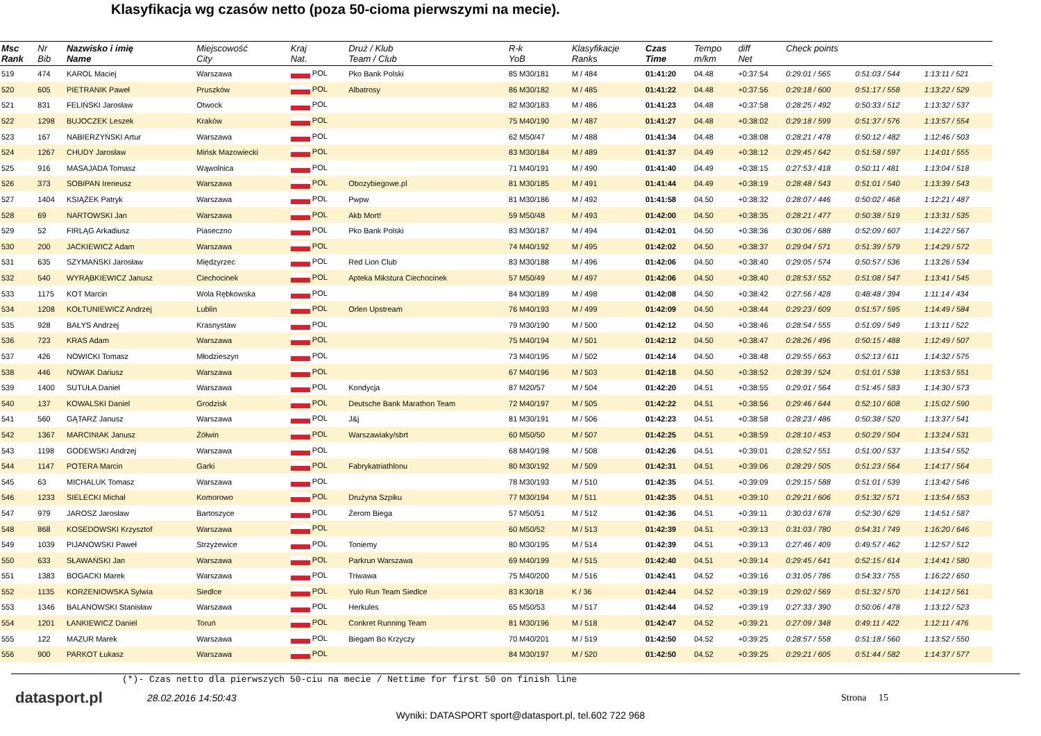Klasyfikacja wg czasów netto (poza 50-cioma pierwszymi na mecie).
| Msc Rank | Nr Bib | Nazwisko i imię Name | Miejscowość City | Kraj Nat. | Druż / Klub Team / Club | R-k YoB | Klasyfikacje Ranks | Czas Time | Tempo m/km | diff Net | Check points | | |
| --- | --- | --- | --- | --- | --- | --- | --- | --- | --- | --- | --- | --- | --- |
| 519 | 474 | KAROL Maciej | Warszawa | POL | Pko Bank Polski | 85 M30/181 | M / 484 | 01:41:20 | 04.48 | +0:37:54 | 0:29:01 / 565 | 0:51:03 / 544 | 1:13:11 / 521 |
| 520 | 605 | PIETRANIK Paweł | Pruszków | POL | Albatrosy | 86 M30/182 | M / 485 | 01:41:22 | 04.48 | +0:37:56 | 0:29:18 / 600 | 0:51:17 / 558 | 1:13:22 / 529 |
| 521 | 831 | FELIŃSKI Jarosław | Otwock | POL | | 82 M30/183 | M / 486 | 01:41:23 | 04.48 | +0:37:58 | 0:28:25 / 492 | 0:50:33 / 512 | 1:13:32 / 537 |
| 522 | 1298 | BUJOCZEK Leszek | Kraków | POL | | 75 M40/190 | M / 487 | 01:41:27 | 04.48 | +0:38:02 | 0:29:18 / 599 | 0:51:37 / 576 | 1:13:57 / 554 |
| 523 | 167 | NABIERZYŃSKI Artur | Warszawa | POL | | 62 M50/47 | M / 488 | 01:41:34 | 04.48 | +0:38:08 | 0:28:21 / 478 | 0:50:12 / 482 | 1:12:46 / 503 |
| 524 | 1267 | CHUDY Jarosław | Mińsk Mazowiecki | POL | | 83 M30/184 | M / 489 | 01:41:37 | 04.49 | +0:38:12 | 0:29:45 / 642 | 0:51:58 / 597 | 1:14:01 / 555 |
| 525 | 916 | MASAJADA Tomasz | Wąwolnica | POL | | 71 M40/191 | M / 490 | 01:41:40 | 04.49 | +0:38:15 | 0:27:53 / 418 | 0:50:11 / 481 | 1:13:04 / 518 |
| 526 | 373 | SOBIPAN Ireneusz | Warszawa | POL | Obozybiegowe.pl | 81 M30/185 | M / 491 | 01:41:44 | 04.49 | +0:38:19 | 0:28:48 / 543 | 0:51:01 / 540 | 1:13:39 / 543 |
| 527 | 1404 | KSIĄŻEK Patryk | Warszawa | POL | Pwpw | 81 M30/186 | M / 492 | 01:41:58 | 04.50 | +0:38:32 | 0:28:07 / 446 | 0:50:02 / 468 | 1:12:21 / 487 |
| 528 | 69 | NARTOWSKI Jan | Warszawa | POL | Akb Mort! | 59 M50/48 | M / 493 | 01:42:00 | 04.50 | +0:38:35 | 0:28:21 / 477 | 0:50:38 / 519 | 1:13:31 / 535 |
| 529 | 52 | FIRLĄG Arkadiusz | Piaseczno | POL | Pko Bank Polski | 83 M30/187 | M / 494 | 01:42:01 | 04.50 | +0:38:36 | 0:30:06 / 688 | 0:52:09 / 607 | 1:14:22 / 567 |
| 530 | 200 | JACKIEWICZ Adam | Warszawa | POL | | 74 M40/192 | M / 495 | 01:42:02 | 04.50 | +0:38:37 | 0:29:04 / 571 | 0:51:39 / 579 | 1:14:29 / 572 |
| 531 | 635 | SZYMAŃSKI Jarosław | Międzyrzec | POL | Red Lion Club | 83 M30/188 | M / 496 | 01:42:06 | 04.50 | +0:38:40 | 0:29:05 / 574 | 0:50:57 / 536 | 1:13:26 / 534 |
| 532 | 540 | WYRĄBKIEWICZ Janusz | Ciechocinek | POL | Apteka Mikstura Ciechocinek | 57 M50/49 | M / 497 | 01:42:06 | 04.50 | +0:38:40 | 0:28:53 / 552 | 0:51:08 / 547 | 1:13:41 / 545 |
| 533 | 1175 | KOT Marcin | Wola Rębkowska | POL | | 84 M30/189 | M / 498 | 01:42:08 | 04.50 | +0:38:42 | 0:27:56 / 428 | 0:48:48 / 394 | 1:11:14 / 434 |
| 534 | 1208 | KOŁTUNIEWICZ Andrzej | Lublin | POL | Orlen Upstream | 76 M40/193 | M / 499 | 01:42:09 | 04.50 | +0:38:44 | 0:29:23 / 609 | 0:51:57 / 595 | 1:14:49 / 584 |
| 535 | 928 | BAŁYS Andrzej | Krasnystaw | POL | | 79 M30/190 | M / 500 | 01:42:12 | 04.50 | +0:38:46 | 0:28:54 / 555 | 0:51:09 / 549 | 1:13:11 / 522 |
| 536 | 723 | KRAS Adam | Warszawa | POL | | 75 M40/194 | M / 501 | 01:42:12 | 04.50 | +0:38:47 | 0:28:26 / 496 | 0:50:15 / 488 | 1:12:49 / 507 |
| 537 | 426 | NOWICKI Tomasz | Młodzieszyn | POL | | 73 M40/195 | M / 502 | 01:42:14 | 04.50 | +0:38:48 | 0:29:55 / 663 | 0:52:13 / 611 | 1:14:32 / 575 |
| 538 | 446 | NOWAK Dariusz | Warszawa | POL | | 67 M40/196 | M / 503 | 01:42:18 | 04.50 | +0:38:52 | 0:28:39 / 524 | 0:51:01 / 538 | 1:13:53 / 551 |
| 539 | 1400 | SUTUŁA Daniel | Warszawa | POL | Kondycja | 87 M20/57 | M / 504 | 01:42:20 | 04.51 | +0:38:55 | 0:29:01 / 564 | 0:51:45 / 583 | 1:14:30 / 573 |
| 540 | 137 | KOWALSKI Daniel | Grodzisk | POL | Deutsche Bank Marathon Team | 72 M40/197 | M / 505 | 01:42:22 | 04.51 | +0:38:56 | 0:29:46 / 644 | 0:52:10 / 608 | 1:15:02 / 590 |
| 541 | 560 | GĄTARZ Janusz | Warszawa | POL | J&j | 81 M30/191 | M / 506 | 01:42:23 | 04.51 | +0:38:58 | 0:28:23 / 486 | 0:50:38 / 520 | 1:13:37 / 541 |
| 542 | 1367 | MARCINIAK Janusz | Żółwin | POL | Warszawiaky/sbrt | 60 M50/50 | M / 507 | 01:42:25 | 04.51 | +0:38:59 | 0:28:10 / 453 | 0:50:29 / 504 | 1:13:24 / 531 |
| 543 | 1198 | GODEWSKI Andrzej | Warszawa | POL | | 68 M40/198 | M / 508 | 01:42:26 | 04.51 | +0:39:01 | 0:28:52 / 551 | 0:51:00 / 537 | 1:13:54 / 552 |
| 544 | 1147 | POTERA Marcin | Garki | POL | Fabrykatriathlonu | 80 M30/192 | M / 509 | 01:42:31 | 04.51 | +0:39:06 | 0:28:29 / 505 | 0:51:23 / 564 | 1:14:17 / 564 |
| 545 | 63 | MICHALUK Tomasz | Warszawa | POL | | 78 M30/193 | M / 510 | 01:42:35 | 04.51 | +0:39:09 | 0:29:15 / 588 | 0:51:01 / 539 | 1:13:42 / 546 |
| 546 | 1233 | SIELECKI Michał | Komorowo | POL | Drużyna Szpiku | 77 M30/194 | M / 511 | 01:42:35 | 04.51 | +0:39:10 | 0:29:21 / 606 | 0:51:32 / 571 | 1:13:54 / 553 |
| 547 | 979 | JAROSZ Jarosław | Bartoszyce | POL | Żerom Biega | 57 M50/51 | M / 512 | 01:42:36 | 04.51 | +0:39:11 | 0:30:03 / 678 | 0:52:30 / 629 | 1:14:51 / 587 |
| 548 | 868 | KOSEDOWSKI Krzysztof | Warszawa | POL | | 60 M50/52 | M / 513 | 01:42:39 | 04.51 | +0:39:13 | 0:31:03 / 780 | 0:54:31 / 749 | 1:16:20 / 646 |
| 549 | 1039 | PIJANOWSKI Paweł | Strzyżewice | POL | Toniemy | 80 M30/195 | M / 514 | 01:42:39 | 04.51 | +0:39:13 | 0:27:46 / 409 | 0:49:57 / 462 | 1:12:57 / 512 |
| 550 | 633 | SŁAWAŃSKI Jan | Warszawa | POL | Parkrun Warszawa | 69 M40/199 | M / 515 | 01:42:40 | 04.51 | +0:39:14 | 0:29:45 / 641 | 0:52:15 / 614 | 1:14:41 / 580 |
| 551 | 1383 | BOGACKI Marek | Warszawa | POL | Triwawa | 75 M40/200 | M / 516 | 01:42:41 | 04.52 | +0:39:16 | 0:31:05 / 786 | 0:54:33 / 755 | 1:16:22 / 650 |
| 552 | 1135 | KORZENIOWSKA Sylwia | Siedlce | POL | Yulo Run Team Siedlce | 83 K30/18 | K / 36 | 01:42:44 | 04.52 | +0:39:19 | 0:29:02 / 569 | 0:51:32 / 570 | 1:14:12 / 561 |
| 553 | 1346 | BALANOWSKI Stanisław | Warszawa | POL | Herkules | 65 M50/53 | M / 517 | 01:42:44 | 04.52 | +0:39:19 | 0:27:33 / 390 | 0:50:06 / 478 | 1:13:12 / 523 |
| 554 | 1201 | ŁANKIEWICZ Daniel | Toruń | POL | Conkret Running Team | 81 M30/196 | M / 518 | 01:42:47 | 04.52 | +0:39:21 | 0:27:09 / 348 | 0:49:11 / 422 | 1:12:11 / 476 |
| 555 | 122 | MAZUR Marek | Warszawa | POL | Biegam Bo Krzyczy | 70 M40/201 | M / 519 | 01:42:50 | 04.52 | +0:39:25 | 0:28:57 / 558 | 0:51:18 / 560 | 1:13:52 / 550 |
| 556 | 900 | PARKOT Łukasz | Warszawa | POL | | 84 M30/197 | M / 520 | 01:42:50 | 04.52 | +0:39:25 | 0:29:21 / 605 | 0:51:44 / 582 | 1:14:37 / 577 |
(*)- Czas netto dla pierwszych 50-ciu na mecie / Nettime for first 50 on finish line
datasport.pl
28.02.2016 14:50:43 Strona 15
Wyniki: DATASPORT sport@datasport.pl, tel.602 722 968